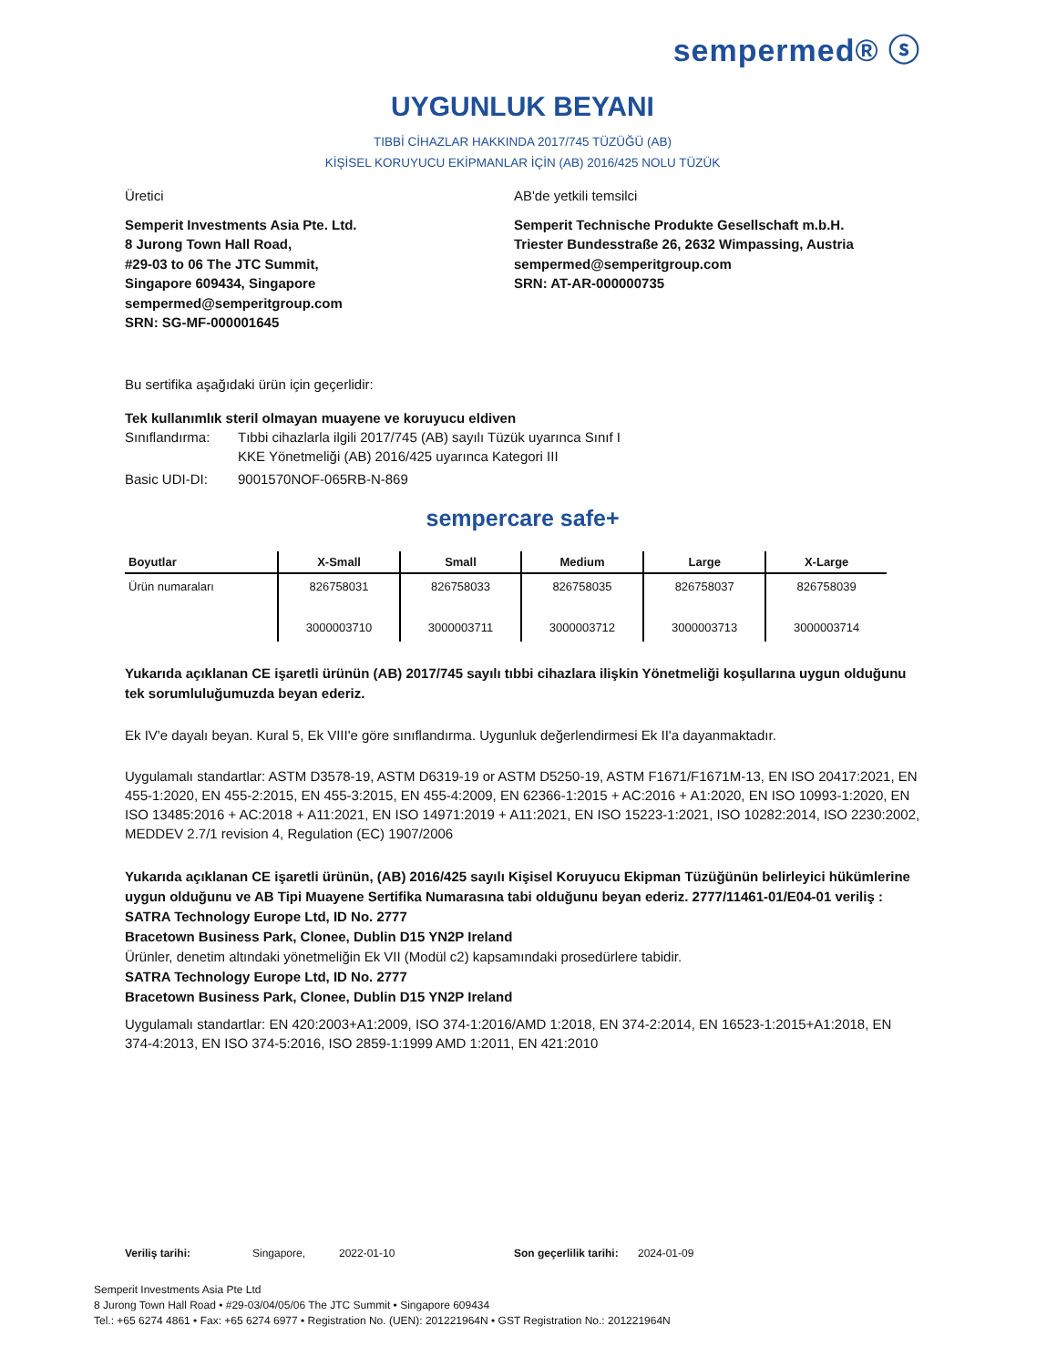sempermed® ⓢ
UYGUNLUK BEYANI
TIBBİ CİHAZLAR HAKKINDA 2017/745 TÜZÜĞÜ (AB)
KİŞİSEL KORUYUCU EKİPMANLAR İÇİN (AB) 2016/425 NOLU TÜZÜK
Üretici
Semperit Investments Asia Pte. Ltd.
8 Jurong Town Hall Road,
#29-03 to 06 The JTC Summit,
Singapore 609434, Singapore
sempermed@semperitgroup.com
SRN: SG-MF-000001645
AB'de yetkili temsilci
Semperit Technische Produkte Gesellschaft m.b.H.
Triester Bundesstraße 26, 2632 Wimpassing, Austria
sempermed@semperitgroup.com
SRN: AT-AR-000000735
Bu sertifika aşağıdaki ürün için geçerlidir:
Tek kullanımlık steril olmayan muayene ve koruyucu eldiven
Sınıflandırma: Tıbbi cihazlarla ilgili 2017/745 (AB) sayılı Tüzük uyarınca Sınıf I
KKE Yönetmeliği (AB) 2016/425 uyarınca Kategori III
Basic UDI-DI: 9001570NOF-065RB-N-869
sempercare safe+
| Boyutlar | X-Small | Small | Medium | Large | X-Large |
| --- | --- | --- | --- | --- | --- |
| Ürün numaraları | 826758031 3000003710 | 826758033 3000003711 | 826758035 3000003712 | 826758037 3000003713 | 826758039 3000003714 |
Yukarıda açıklanan CE işaretli ürünün (AB) 2017/745 sayılı tıbbi cihazlara ilişkin Yönetmeliği koşullarına uygun olduğunu tek sorumluluğumuzda beyan ederiz.
Ek IV'e dayalı beyan. Kural 5, Ek VIII'e göre sınıflandırma. Uygunluk değerlendirmesi Ek II'a dayanmaktadır.
Uygulamalı standartlar: ASTM D3578-19, ASTM D6319-19 or ASTM D5250-19, ASTM F1671/F1671M-13, EN ISO 20417:2021, EN 455-1:2020, EN 455-2:2015, EN 455-3:2015, EN 455-4:2009, EN 62366-1:2015 + AC:2016 + A1:2020, EN ISO 10993-1:2020, EN ISO 13485:2016 + AC:2018 + A11:2021, EN ISO 14971:2019 + A11:2021, EN ISO 15223-1:2021, ISO 10282:2014, ISO 2230:2002, MEDDEV 2.7/1 revision 4, Regulation (EC) 1907/2006
Yukarıda açıklanan CE işaretli ürünün, (AB) 2016/425 sayılı Kişisel Koruyucu Ekipman Tüzüğünün belirleyici hükümlerine uygun olduğunu ve AB Tipi Muayene Sertifika Numarasına tabi olduğunu beyan ederiz. 2777/11461-01/E04-01 veriliş :
SATRA Technology Europe Ltd, ID No. 2777
Bracetown Business Park, Clonee, Dublin D15 YN2P Ireland
Ürünler, denetim altındaki yönetmeliğin Ek VII (Modül c2) kapsamındaki prosedürlere tabidir.
SATRA Technology Europe Ltd, ID No. 2777
Bracetown Business Park, Clonee, Dublin D15 YN2P Ireland
Uygulamalı standartlar: EN 420:2003+A1:2009, ISO 374-1:2016/AMD 1:2018, EN 374-2:2014, EN 16523-1:2015+A1:2018, EN 374-4:2013, EN ISO 374-5:2016, ISO 2859-1:1999 AMD 1:2011, EN 421:2010
Veriliş tarihi: Singapore, 2022-01-10 Son geçerlilik tarihi: 2024-01-09
Semperit Investments Asia Pte Ltd
8 Jurong Town Hall Road • #29-03/04/05/06 The JTC Summit • Singapore 609434
Tel.: +65 6274 4861 • Fax: +65 6274 6977 • Registration No. (UEN): 201221964N • GST Registration No.: 201221964N